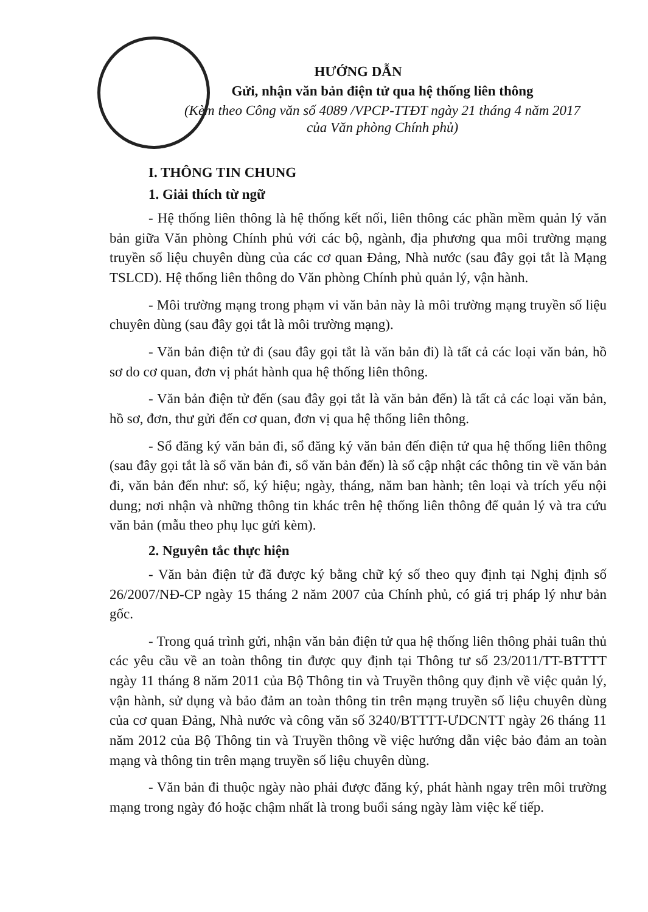HƯỚNG DẪN
Gửi, nhận văn bản điện tử qua hệ thống liên thông
(Kèm theo Công văn số 4089 /VPCP-TTĐT ngày 21 tháng 4 năm 2017
của Văn phòng Chính phủ)
I. THÔNG TIN CHUNG
1. Giải thích từ ngữ
- Hệ thống liên thông là hệ thống kết nối, liên thông các phần mềm quản lý văn bản giữa Văn phòng Chính phủ với các bộ, ngành, địa phương qua môi trường mạng truyền số liệu chuyên dùng của các cơ quan Đảng, Nhà nước (sau đây gọi tắt là Mạng TSLCD). Hệ thống liên thông do Văn phòng Chính phủ quản lý, vận hành.
- Môi trường mạng trong phạm vi văn bản này là môi trường mạng truyền số liệu chuyên dùng (sau đây gọi tắt là môi trường mạng).
- Văn bản điện tử đi (sau đây gọi tắt là văn bản đi) là tất cả các loại văn bản, hồ sơ do cơ quan, đơn vị phát hành qua hệ thống liên thông.
- Văn bản điện tử đến (sau đây gọi tắt là văn bản đến) là tất cả các loại văn bản, hồ sơ, đơn, thư gửi đến cơ quan, đơn vị qua hệ thống liên thông.
- Sổ đăng ký văn bản đi, sổ đăng ký văn bản đến điện tử qua hệ thống liên thông (sau đây gọi tắt là sổ văn bản đi, sổ văn bản đến) là sổ cập nhật các thông tin về văn bản đi, văn bản đến như: số, ký hiệu; ngày, tháng, năm ban hành; tên loại và trích yếu nội dung; nơi nhận và những thông tin khác trên hệ thống liên thông để quản lý và tra cứu văn bản (mẫu theo phụ lục gửi kèm).
2. Nguyên tắc thực hiện
- Văn bản điện tử đã được ký bằng chữ ký số theo quy định tại Nghị định số 26/2007/NĐ-CP ngày 15 tháng 2 năm 2007 của Chính phủ, có giá trị pháp lý như bản gốc.
- Trong quá trình gửi, nhận văn bản điện tử qua hệ thống liên thông phải tuân thủ các yêu cầu về an toàn thông tin được quy định tại Thông tư số 23/2011/TT-BTTTT ngày 11 tháng 8 năm 2011 của Bộ Thông tin và Truyền thông quy định về việc quản lý, vận hành, sử dụng và bảo đảm an toàn thông tin trên mạng truyền số liệu chuyên dùng của cơ quan Đảng, Nhà nước và công văn số 3240/BTTTT-ƯDCNTT ngày 26 tháng 11 năm 2012 của Bộ Thông tin và Truyền thông về việc hướng dẫn việc bảo đảm an toàn mạng và thông tin trên mạng truyền số liệu chuyên dùng.
- Văn bản đi thuộc ngày nào phải được đăng ký, phát hành ngay trên môi trường mạng trong ngày đó hoặc chậm nhất là trong buổi sáng ngày làm việc kế tiếp.